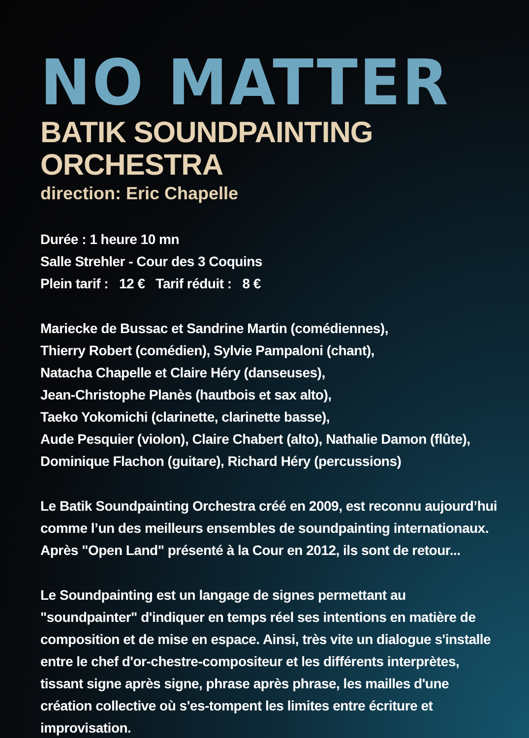NO MATTER
BATIK SOUNDPAINTING ORCHESTRA
direction: Eric Chapelle
Durée : 1 heure 10 mn
Salle Strehler - Cour des 3 Coquins
Plein tarif : 12 € Tarif réduit : 8 €
Mariecke de Bussac et Sandrine Martin (comédiennes),
Thierry Robert (comédien), Sylvie Pampaloni (chant),
Natacha Chapelle et Claire Héry (danseuses),
Jean-Christophe Planès (hautbois et sax alto),
Taeko Yokomichi (clarinette, clarinette basse),
Aude Pesquier (violon), Claire Chabert (alto), Nathalie Damon (flûte),
Dominique Flachon (guitare), Richard Héry (percussions)
Le Batik Soundpainting Orchestra créé en 2009, est reconnu aujourd’hui comme l’un des meilleurs ensembles de soundpainting internationaux. Après "Open Land" présenté à la Cour en 2012, ils sont de retour...
Le Soundpainting est un langage de signes permettant au "soundpainter" d'indiquer en temps réel ses intentions en matière de composition et de mise en espace. Ainsi, très vite un dialogue s'installe entre le chef d'or-chestre-compositeur et les différents interprètes, tissant signe après signe, phrase après phrase, les mailles d'une création collective où s'es-tompent les limites entre écriture et improvisation.